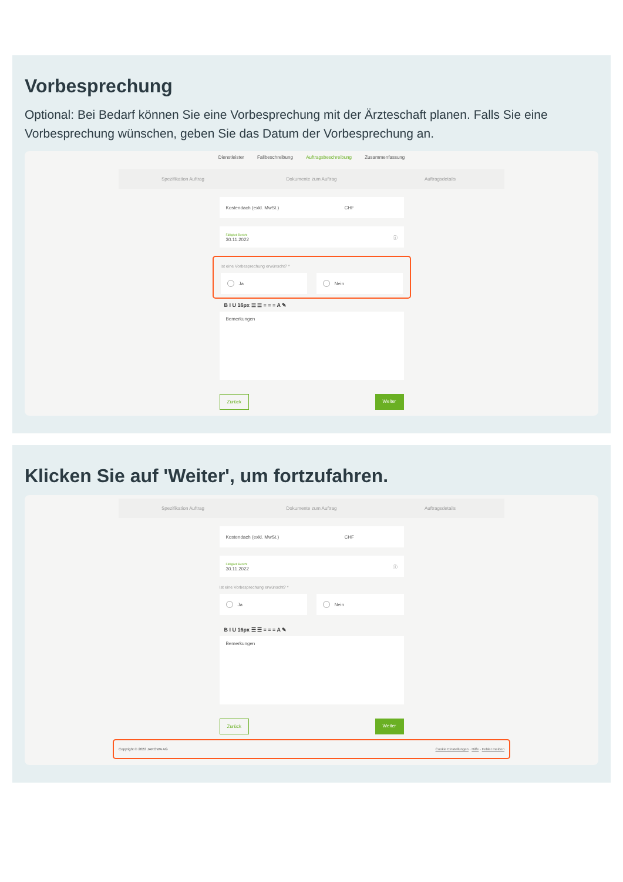Vorbesprechung
Optional: Bei Bedarf können Sie eine Vorbesprechung mit der Ärzteschaft planen. Falls Sie eine Vorbesprechung wünschen, geben Sie das Datum der Vorbesprechung an.
Dienstleister Fallbeschreibung Auftragsbeschreibung Zusammenfassung
Spezifikation Auftrag Dokumente zum Auftrag Auftragsdetails
Kostendach (exkl. MwSt.) CHF
Fälligkeit Bericht
30.11.2022 ⓘ
Ist eine Vorbesprechung erwünscht? *
Ja Nein
B I U 16px ☰ ☰ ≡ ≡ ≡ A ✎
Bemerkungen
Zurück Weiter
Klicken Sie auf 'Weiter', um fortzufahren.
Spezifikation Auftrag Dokumente zum Auftrag Auftragsdetails
Kostendach (exkl. MwSt.) CHF
Fälligkeit Bericht
30.11.2022 ⓘ
Ist eine Vorbesprechung erwünscht? *
Ja Nein
B I U 16px ☰ ☰ ≡ ≡ ≡ A ✎
Bemerkungen
Zurück Weiter
Copyright © 2022 JAROWA AG Cookie Einstellungen · Hilfe · Fehler melden